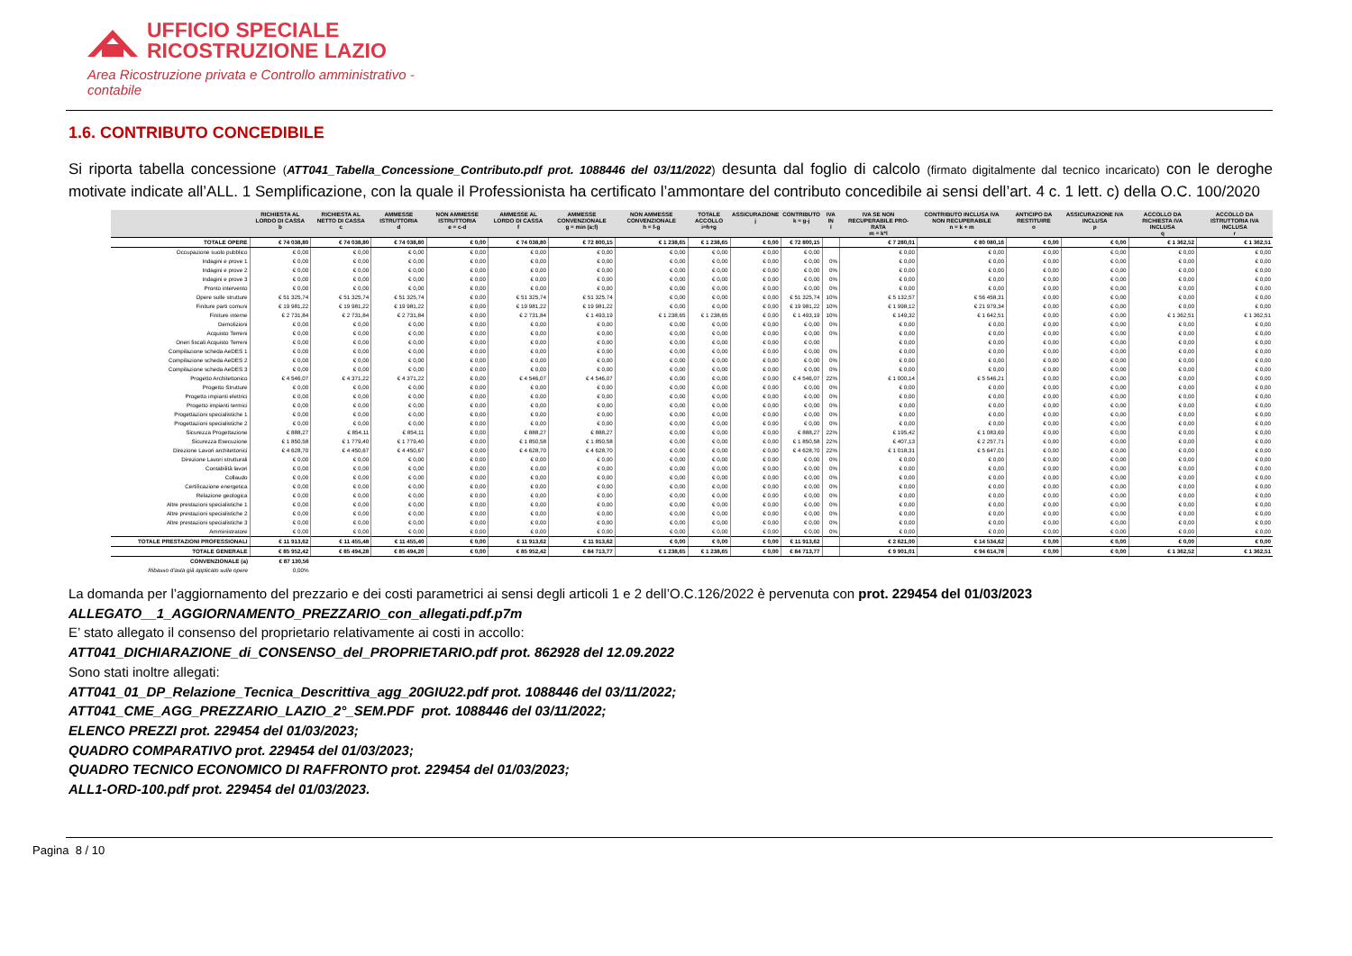UFFICIO SPECIALE
RICOSTRUZIONE LAZIO
Area Ricostruzione privata e Controllo amministrativo - contabile
1.6. CONTRIBUTO CONCEDIBILE
Si riporta tabella concessione (ATT041_Tabella_Concessione_Contributo.pdf prot. 1088446 del 03/11/2022) desunta dal foglio di calcolo (firmato digitalmente dal tecnico incaricato) con le deroghe motivate indicate all’ALL. 1 Semplificazione, con la quale il Professionista ha certificato l’ammontare del contributo concedibile ai sensi dell’art. 4 c. 1 lett. c) della O.C. 100/2020
| | RICHIESTA AL LORDO DI CASSA b | RICHIESTA AL NETTO DI CASSA c | AMMESSE ISTRUTTORIA d | NON AMMESSE ISTRUTTORIA e = c-d | AMMESSE AL LORDO DI CASSA f | AMMESSE CONVENZIONALE g = min (a;f) | NON AMMESSE CONVENZIONALE h = f-g | TOTALE ACCOLLO i=h+g | ASSICURAZIONE j | CONTRIBUTO k = g-j | IVA IN l | IVA SE NON RECUPERABILE PRO-RATA m = k*l | CONTRIBUTO INCLUSA IVA NON RECUPERABILE n = k + m | ANTICIPO DA RESTITUIRE o | ASSICURAZIONE IVA INCLUSA p | ACCOLLO DA RICHIESTA IVA INCLUSA q | ACCOLLO DA ISTRUTTORIA IVA INCLUSA r |
| --- | --- | --- | --- | --- | --- | --- | --- | --- | --- | --- | --- | --- | --- | --- | --- | --- | --- |
| TOTALE OPERE | € 74 038,80 | € 74 038,80 | € 74 038,80 | € 0,00 | € 74 038,80 | € 72 800,15 | € 1 238,65 | € 1 238,65 | € 0,00 | € 72 800,15 | | € 7 280,01 | € 80 080,16 | € 0,00 | € 0,00 | € 1 362,52 | € 1 362,51 |
| Occupazione suolo pubblico | € 0,00 | € 0,00 | € 0,00 | € 0,00 | € 0,00 | € 0,00 | € 0,00 | € 0,00 | € 0,00 | € 0,00 | | € 0,00 | € 0,00 | € 0,00 | € 0,00 | € 0,00 | € 0,00 |
| Indagini e prove 1 | € 0,00 | € 0,00 | € 0,00 | € 0,00 | € 0,00 | € 0,00 | € 0,00 | € 0,00 | € 0,00 | € 0,00 | 0% | € 0,00 | € 0,00 | € 0,00 | € 0,00 | € 0,00 | € 0,00 |
| Indagini e prove 2 | € 0,00 | € 0,00 | € 0,00 | € 0,00 | € 0,00 | € 0,00 | € 0,00 | € 0,00 | € 0,00 | € 0,00 | 0% | € 0,00 | € 0,00 | € 0,00 | € 0,00 | € 0,00 | € 0,00 |
| Indagini e prove 3 | € 0,00 | € 0,00 | € 0,00 | € 0,00 | € 0,00 | € 0,00 | € 0,00 | € 0,00 | € 0,00 | € 0,00 | 0% | € 0,00 | € 0,00 | € 0,00 | € 0,00 | € 0,00 | € 0,00 |
| Pronto intervento | € 0,00 | € 0,00 | € 0,00 | € 0,00 | € 0,00 | € 0,00 | € 0,00 | € 0,00 | € 0,00 | € 0,00 | 0% | € 0,00 | € 0,00 | € 0,00 | € 0,00 | € 0,00 | € 0,00 |
| Opere sulle strutture | € 51 325,74 | € 51 325,74 | € 51 325,74 | € 0,00 | € 51 325,74 | € 51 325,74 | € 0,00 | € 0,00 | € 0,00 | € 51 325,74 | 10% | € 5 132,57 | € 56 458,31 | € 0,00 | € 0,00 | € 0,00 | € 0,00 |
| Finiture parti comuni | € 19 981,22 | € 19 981,22 | € 19 981,22 | € 0,00 | € 19 981,22 | € 19 981,22 | € 0,00 | € 0,00 | € 0,00 | € 19 981,22 | 10% | € 1 998,12 | € 21 979,34 | € 0,00 | € 0,00 | € 0,00 | € 0,00 |
| Finiture interne | € 2 731,84 | € 2 731,84 | € 2 731,84 | € 0,00 | € 2 731,84 | € 1 493,19 | € 1 238,65 | € 1 238,65 | € 0,00 | € 1 493,19 | 10% | € 149,32 | € 1 642,51 | € 0,00 | € 0,00 | € 1 362,51 | € 1 362,51 |
| Demolizioni | € 0,00 | € 0,00 | € 0,00 | € 0,00 | € 0,00 | € 0,00 | € 0,00 | € 0,00 | € 0,00 | € 0,00 | 0% | € 0,00 | € 0,00 | € 0,00 | € 0,00 | € 0,00 | € 0,00 |
| Acquisto Terreni | € 0,00 | € 0,00 | € 0,00 | € 0,00 | € 0,00 | € 0,00 | € 0,00 | € 0,00 | € 0,00 | € 0,00 | 0% | € 0,00 | € 0,00 | € 0,00 | € 0,00 | € 0,00 | € 0,00 |
| Oneri fiscali Acquisto Terreni | € 0,00 | € 0,00 | € 0,00 | € 0,00 | € 0,00 | € 0,00 | € 0,00 | € 0,00 | € 0,00 | € 0,00 | | € 0,00 | € 0,00 | € 0,00 | € 0,00 | € 0,00 | € 0,00 |
| Compilazione scheda AeDES 1 | € 0,00 | € 0,00 | € 0,00 | € 0,00 | € 0,00 | € 0,00 | € 0,00 | € 0,00 | € 0,00 | € 0,00 | 0% | € 0,00 | € 0,00 | € 0,00 | € 0,00 | € 0,00 | € 0,00 |
| Compilazione scheda AeDES 2 | € 0,00 | € 0,00 | € 0,00 | € 0,00 | € 0,00 | € 0,00 | € 0,00 | € 0,00 | € 0,00 | € 0,00 | 0% | € 0,00 | € 0,00 | € 0,00 | € 0,00 | € 0,00 | € 0,00 |
| Compilazione scheda AeDES 3 | € 0,00 | € 0,00 | € 0,00 | € 0,00 | € 0,00 | € 0,00 | € 0,00 | € 0,00 | € 0,00 | € 0,00 | 0% | € 0,00 | € 0,00 | € 0,00 | € 0,00 | € 0,00 | € 0,00 |
| Progetto Architettonico | € 4 546,07 | € 4 371,22 | € 4 371,22 | € 0,00 | € 4 546,07 | € 4 546,07 | € 0,00 | € 0,00 | € 0,00 | € 4 546,07 | 22% | € 1 000,14 | € 5 546,21 | € 0,00 | € 0,00 | € 0,00 | € 0,00 |
| Progetto Strutture | € 0,00 | € 0,00 | € 0,00 | € 0,00 | € 0,00 | € 0,00 | € 0,00 | € 0,00 | € 0,00 | € 0,00 | 0% | € 0,00 | € 0,00 | € 0,00 | € 0,00 | € 0,00 | € 0,00 |
| Progetto impianti elettrici | € 0,00 | € 0,00 | € 0,00 | € 0,00 | € 0,00 | € 0,00 | € 0,00 | € 0,00 | € 0,00 | € 0,00 | 0% | € 0,00 | € 0,00 | € 0,00 | € 0,00 | € 0,00 | € 0,00 |
| Progetto impianti termici | € 0,00 | € 0,00 | € 0,00 | € 0,00 | € 0,00 | € 0,00 | € 0,00 | € 0,00 | € 0,00 | € 0,00 | 0% | € 0,00 | € 0,00 | € 0,00 | € 0,00 | € 0,00 | € 0,00 |
| Progettazioni specialistiche 1 | € 0,00 | € 0,00 | € 0,00 | € 0,00 | € 0,00 | € 0,00 | € 0,00 | € 0,00 | € 0,00 | € 0,00 | 0% | € 0,00 | € 0,00 | € 0,00 | € 0,00 | € 0,00 | € 0,00 |
| Progettazioni specialistiche 2 | € 0,00 | € 0,00 | € 0,00 | € 0,00 | € 0,00 | € 0,00 | € 0,00 | € 0,00 | € 0,00 | € 0,00 | 0% | € 0,00 | € 0,00 | € 0,00 | € 0,00 | € 0,00 | € 0,00 |
| Sicurezza Progettazione | € 888,27 | € 854,11 | € 854,11 | € 0,00 | € 888,27 | € 888,27 | € 0,00 | € 0,00 | € 0,00 | € 888,27 | 22% | € 195,42 | € 1 083,69 | € 0,00 | € 0,00 | € 0,00 | € 0,00 |
| Sicurezza Esecuzione | € 1 850,58 | € 1 779,40 | € 1 779,40 | € 0,00 | € 1 850,58 | € 1 850,58 | € 0,00 | € 0,00 | € 0,00 | € 1 850,58 | 22% | € 407,13 | € 2 257,71 | € 0,00 | € 0,00 | € 0,00 | € 0,00 |
| Direzione Lavori architettonici | € 4 628,70 | € 4 450,67 | € 4 450,67 | € 0,00 | € 4 628,70 | € 4 628,70 | € 0,00 | € 0,00 | € 0,00 | € 4 628,70 | 22% | € 1 018,31 | € 5 647,01 | € 0,00 | € 0,00 | € 0,00 | € 0,00 |
| Direzione Lavori strutturali | € 0,00 | € 0,00 | € 0,00 | € 0,00 | € 0,00 | € 0,00 | € 0,00 | € 0,00 | € 0,00 | € 0,00 | 0% | € 0,00 | € 0,00 | € 0,00 | € 0,00 | € 0,00 | € 0,00 |
| Contabilità lavori | € 0,00 | € 0,00 | € 0,00 | € 0,00 | € 0,00 | € 0,00 | € 0,00 | € 0,00 | € 0,00 | € 0,00 | 0% | € 0,00 | € 0,00 | € 0,00 | € 0,00 | € 0,00 | € 0,00 |
| Collaudo | € 0,00 | € 0,00 | € 0,00 | € 0,00 | € 0,00 | € 0,00 | € 0,00 | € 0,00 | € 0,00 | € 0,00 | 0% | € 0,00 | € 0,00 | € 0,00 | € 0,00 | € 0,00 | € 0,00 |
| Certificazione energetica | € 0,00 | € 0,00 | € 0,00 | € 0,00 | € 0,00 | € 0,00 | € 0,00 | € 0,00 | € 0,00 | € 0,00 | 0% | € 0,00 | € 0,00 | € 0,00 | € 0,00 | € 0,00 | € 0,00 |
| Relazione geologica | € 0,00 | € 0,00 | € 0,00 | € 0,00 | € 0,00 | € 0,00 | € 0,00 | € 0,00 | € 0,00 | € 0,00 | 0% | € 0,00 | € 0,00 | € 0,00 | € 0,00 | € 0,00 | € 0,00 |
| Altre prestazioni specialistiche 1 | € 0,00 | € 0,00 | € 0,00 | € 0,00 | € 0,00 | € 0,00 | € 0,00 | € 0,00 | € 0,00 | € 0,00 | 0% | € 0,00 | € 0,00 | € 0,00 | € 0,00 | € 0,00 | € 0,00 |
| Altre prestazioni specialistiche 2 | € 0,00 | € 0,00 | € 0,00 | € 0,00 | € 0,00 | € 0,00 | € 0,00 | € 0,00 | € 0,00 | € 0,00 | 0% | € 0,00 | € 0,00 | € 0,00 | € 0,00 | € 0,00 | € 0,00 |
| Altre prestazioni specialistiche 3 | € 0,00 | € 0,00 | € 0,00 | € 0,00 | € 0,00 | € 0,00 | € 0,00 | € 0,00 | € 0,00 | € 0,00 | 0% | € 0,00 | € 0,00 | € 0,00 | € 0,00 | € 0,00 | € 0,00 |
| Amministratore | € 0,00 | € 0,00 | € 0,00 | € 0,00 | € 0,00 | € 0,00 | € 0,00 | € 0,00 | € 0,00 | € 0,00 | 0% | € 0,00 | € 0,00 | € 0,00 | € 0,00 | € 0,00 | € 0,00 |
| TOTALE PRESTAZIONI PROFESSIONALI | € 11 913,62 | € 11 455,48 | € 11 455,40 | € 0,00 | € 11 913,62 | € 11 913,62 | € 0,00 | € 0,00 | € 0,00 | € 11 913,62 | | € 2 621,00 | € 14 534,62 | € 0,00 | € 0,00 | € 0,00 | € 0,00 |
| TOTALE GENERALE | € 85 952,42 | € 85 494,28 | € 85 494,20 | € 0,00 | € 85 952,42 | € 84 713,77 | € 1 238,65 | € 1 238,65 | € 0,00 | € 84 713,77 | | € 9 901,01 | € 94 614,78 | € 0,00 | € 0,00 | € 1 362,52 | € 1 362,51 |
| CONVENZIONALE (a) | € 87 130,56 | | | | | | | | | | | | | | | | |
| Ribasso d'asta già applicato sulle opere | 0,00% | | | | | | | | | | | | | | | | |
La domanda per l’aggiornamento del prezzario e dei costi parametrici ai sensi degli articoli 1 e 2 dell’O.C.126/2022 è pervenuta con prot. 229454 del 01/03/2023
ALLEGATO__1_AGGIORNAMENTO_PREZZARIO_con_allegati.pdf.p7m
E’ stato allegato il consenso del proprietario relativamente ai costi in accollo:
ATT041_DICHIARAZIONE_di_CONSENSO_del_PROPRIETARIO.pdf prot. 862928 del 12.09.2022
Sono stati inoltre allegati:
ATT041_01_DP_Relazione_Tecnica_Descrittiva_agg_20GIU22.pdf prot. 1088446 del 03/11/2022;
ATT041_CME_AGG_PREZZARIO_LAZIO_2°_SEM.PDF prot. 1088446 del 03/11/2022;
ELENCO PREZZI prot. 229454 del 01/03/2023;
QUADRO COMPARATIVO prot. 229454 del 01/03/2023;
QUADRO TECNICO ECONOMICO DI RAFFRONTO prot. 229454 del 01/03/2023;
ALL1-ORD-100.pdf prot. 229454 del 01/03/2023.
Pagina 8 / 10